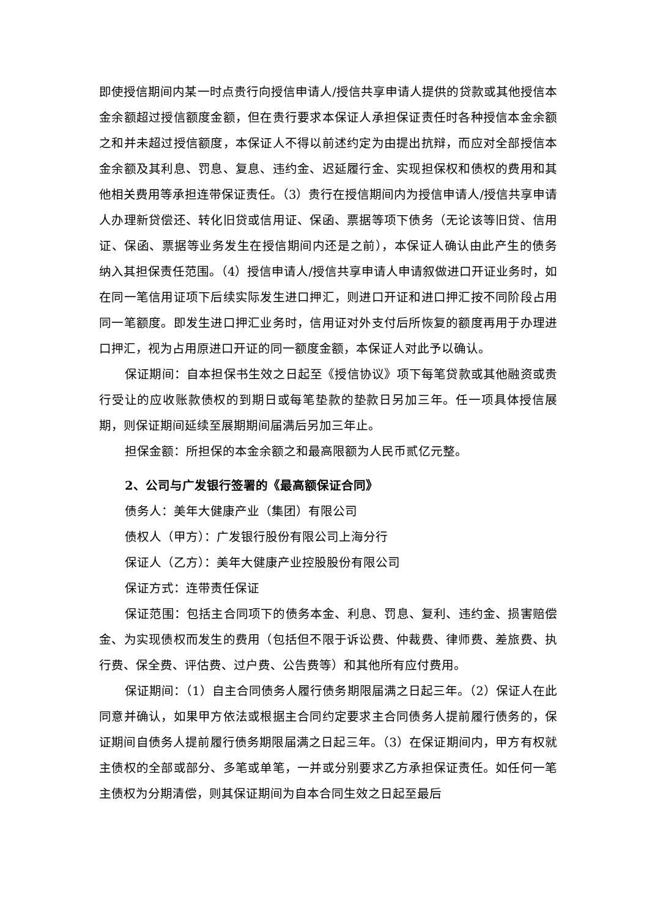即使授信期间内某一时点贵行向授信申请人/授信共享申请人提供的贷款或其他授信本金余额超过授信额度金额，但在贵行要求本保证人承担保证责任时各种授信本金余额之和并未超过授信额度，本保证人不得以前述约定为由提出抗辩，而应对全部授信本金余额及其利息、罚息、复息、违约金、迟延履行金、实现担保权和债权的费用和其他相关费用等承担连带保证责任。（3）贵行在授信期间内为授信申请人/授信共享申请人办理新贷偿还、转化旧贷或信用证、保函、票据等项下债务（无论该等旧贷、信用证、保函、票据等业务发生在授信期间内还是之前），本保证人确认由此产生的债务纳入其担保责任范围。（4）授信申请人/授信共享申请人申请叙做进口开证业务时，如在同一笔信用证项下后续实际发生进口押汇，则进口开证和进口押汇按不同阶段占用同一笔额度。即发生进口押汇业务时，信用证对外支付后所恢复的额度再用于办理进口押汇，视为占用原进口开证的同一额度金额，本保证人对此予以确认。
保证期间：自本担保书生效之日起至《授信协议》项下每笔贷款或其他融资或贵行受让的应收账款债权的到期日或每笔垫款的垫款日另加三年。任一项具体授信展期，则保证期间延续至展期期间届满后另加三年止。
担保金额：所担保的本金余额之和最高限额为人民币贰亿元整。
2、公司与广发银行签署的《最高额保证合同》
债务人：美年大健康产业（集团）有限公司
债权人（甲方）：广发银行股份有限公司上海分行
保证人（乙方）：美年大健康产业控股股份有限公司
保证方式：连带责任保证
保证范围：包括主合同项下的债务本金、利息、罚息、复利、违约金、损害赔偿金、为实现债权而发生的费用（包括但不限于诉讼费、仲裁费、律师费、差旅费、执行费、保全费、评估费、过户费、公告费等）和其他所有应付费用。
保证期间：（1）自主合同债务人履行债务期限届满之日起三年。（2）保证人在此同意并确认，如果甲方依法或根据主合同约定要求主合同债务人提前履行债务的，保证期间自债务人提前履行债务期限届满之日起三年。（3）在保证期间内，甲方有权就主债权的全部或部分、多笔或单笔，一并或分别要求乙方承担保证责任。如任何一笔主债权为分期清偿，则其保证期间为自本合同生效之日起至最后